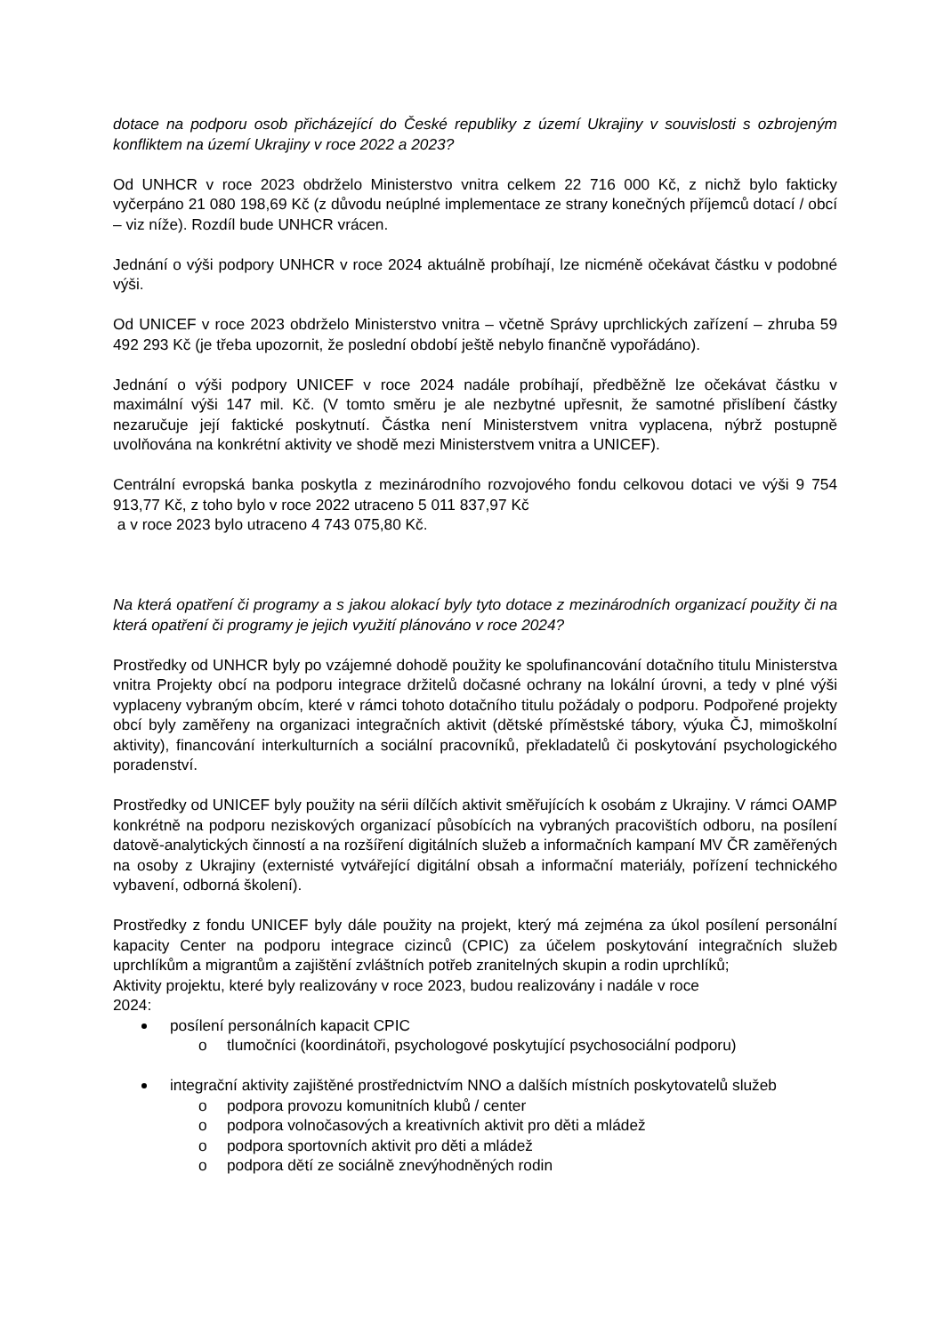dotace na podporu osob přicházející do České republiky z území Ukrajiny v souvislosti s ozbrojeným konfliktem na území Ukrajiny v roce 2022 a 2023?
Od UNHCR v roce 2023 obdrželo Ministerstvo vnitra celkem 22 716 000 Kč, z nichž bylo fakticky vyčerpáno 21 080 198,69 Kč (z důvodu neúplné implementace ze strany konečných příjemců dotací / obcí – viz níže). Rozdíl bude UNHCR vrácen.
Jednání o výši podpory UNHCR v roce 2024 aktuálně probíhají, lze nicméně očekávat částku v podobné výši.
Od UNICEF v roce 2023 obdrželo Ministerstvo vnitra – včetně Správy uprchlických zařízení – zhruba 59 492 293 Kč (je třeba upozornit, že poslední období ještě nebylo finančně vypořádáno).
Jednání o výši podpory UNICEF v roce 2024 nadále probíhají, předběžně lze očekávat částku v maximální výši 147 mil. Kč. (V tomto směru je ale nezbytné upřesnit, že samotné přislíbení částky nezaručuje její faktické poskytnutí. Částka není Ministerstvem vnitra vyplacena, nýbrž postupně uvolňována na konkrétní aktivity ve shodě mezi Ministerstvem vnitra a UNICEF).
Centrální evropská banka poskytla z mezinárodního rozvojového fondu celkovou dotaci ve výši 9 754 913,77 Kč, z toho bylo v roce 2022 utraceno 5 011 837,97 Kč
a v roce 2023 bylo utraceno 4 743 075,80 Kč.
Na která opatření či programy a s jakou alokací byly tyto dotace z mezinárodních organizací použity či na která opatření či programy je jejich využití plánováno v roce 2024?
Prostředky od UNHCR byly po vzájemné dohodě použity ke spolufinancování dotačního titulu Ministerstva vnitra Projekty obcí na podporu integrace držitelů dočasné ochrany na lokální úrovni, a tedy v plné výši vyplaceny vybraným obcím, které v rámci tohoto dotačního titulu požádaly o podporu. Podpořené projekty obcí byly zaměřeny na organizaci integračních aktivit (dětské příměstské tábory, výuka ČJ, mimoškolní aktivity), financování interkulturních a sociální pracovníků, překladatelů či poskytování psychologického poradenství.
Prostředky od UNICEF byly použity na sérii dílčích aktivit směřujících k osobám z Ukrajiny. V rámci OAMP konkrétně na podporu neziskových organizací působících na vybraných pracovištích odboru, na posílení datově-analytických činností a na rozšíření digitálních služeb a informačních kampaní MV ČR zaměřených na osoby z Ukrajiny (externisté vytvářející digitální obsah a informační materiály, pořízení technického vybavení, odborná školení).
Prostředky z fondu UNICEF byly dále použity na projekt, který má zejména za úkol posílení personální kapacity Center na podporu integrace cizinců (CPIC) za účelem poskytování integračních služeb uprchlíkům a migrantům a zajištění zvláštních potřeb zranitelných skupin a rodin uprchlíků;
Aktivity projektu, které byly realizovány v roce 2023, budou realizovány i nadále v roce
2024:
posílení personálních kapacit CPIC
o tlumočníci (koordinátoři, psychologové poskytující psychosociální podporu)
integrační aktivity zajištěné prostřednictvím NNO a dalších místních poskytovatelů služeb
o podpora provozu komunitních klubů / center
o podpora volnočasových a kreativních aktivit pro děti a mládež
o podpora sportovních aktivit pro děti a mládež
o podpora dětí ze sociálně znevýhodněných rodin